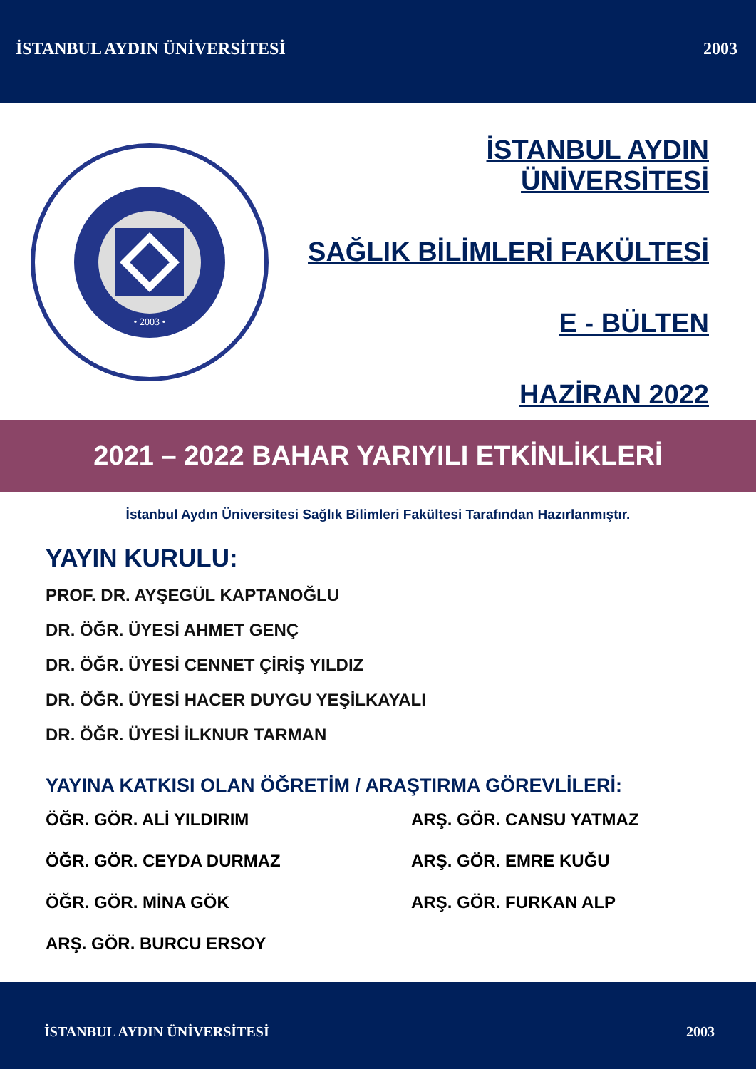İSTANBUL AYDIN ÜNİVERSİTESİ 2003
• 2003 •
İSTANBUL AYDIN ÜNİVERSİTESİ
SAĞLIK BİLİMLERİ FAKÜLTESİ
E - BÜLTEN
HAZİRAN 2022
2021 – 2022 BAHAR YARIYILI ETKİNLİKLERİ
İstanbul Aydın Üniversitesi Sağlık Bilimleri Fakültesi Tarafından Hazırlanmıştır.
YAYIN KURULU:
PROF. DR. AYŞEGÜL KAPTANOĞLU
DR. ÖĞR. ÜYESİ AHMET GENÇ
DR. ÖĞR. ÜYESİ CENNET ÇİRİŞ YILDIZ
DR. ÖĞR. ÜYESİ HACER DUYGU YEŞİLKAYALI
DR. ÖĞR. ÜYESİ İLKNUR TARMAN
YAYINA KATKISI OLAN ÖĞRETİM / ARAŞTIRMA GÖREVLİLERİ:
ÖĞR. GÖR. ALİ YILDIRIM
ARŞ. GÖR. CANSU YATMAZ
ÖĞR. GÖR. CEYDA DURMAZ
ARŞ. GÖR. EMRE KUĞU
ÖĞR. GÖR. MİNA GÖK
ARŞ. GÖR. FURKAN ALP
ARŞ. GÖR. BURCU ERSOY
İSTANBUL AYDIN ÜNİVERSİTESİ 2003